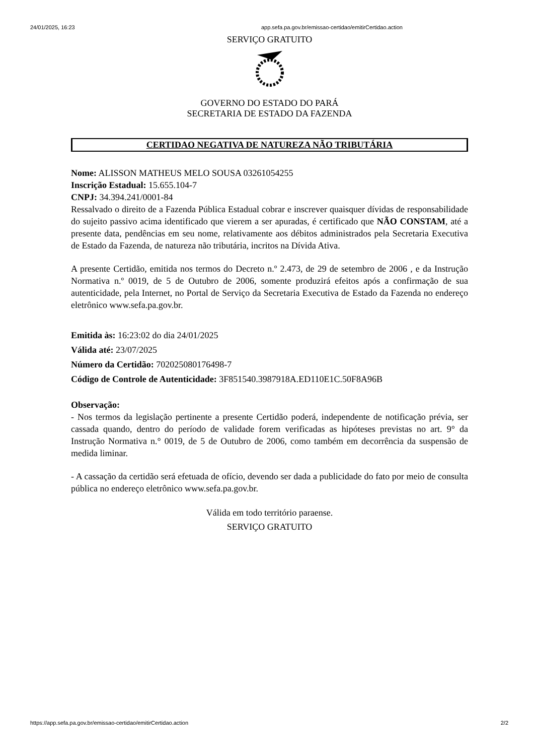24/01/2025, 16:23 app.sefa.pa.gov.br/emissao-certidao/emitirCertidao.action
SERVIÇO GRATUITO
GOVERNO DO ESTADO DO PARÁ
SECRETARIA DE ESTADO DA FAZENDA
CERTIDAO NEGATIVA DE NATUREZA NÃO TRIBUTÁRIA
Nome: ALISSON MATHEUS MELO SOUSA 03261054255
Inscrição Estadual: 15.655.104-7
CNPJ: 34.394.241/0001-84
Ressalvado o direito de a Fazenda Pública Estadual cobrar e inscrever quaisquer dívidas de responsabilidade do sujeito passivo acima identificado que vierem a ser apuradas, é certificado que NÃO CONSTAM, até a presente data, pendências em seu nome, relativamente aos débitos administrados pela Secretaria Executiva de Estado da Fazenda, de natureza não tributária, incritos na Dívida Ativa.
A presente Certidão, emitida nos termos do Decreto n.º 2.473, de 29 de setembro de 2006 , e da Instrução Normativa n.º 0019, de 5 de Outubro de 2006, somente produzirá efeitos após a confirmação de sua autenticidade, pela Internet, no Portal de Serviço da Secretaria Executiva de Estado da Fazenda no endereço eletrônico www.sefa.pa.gov.br.
Emitida às: 16:23:02 do dia 24/01/2025
Válida até: 23/07/2025
Número da Certidão: 702025080176498-7
Código de Controle de Autenticidade: 3F851540.3987918A.ED110E1C.50F8A96B
Observação:
- Nos termos da legislação pertinente a presente Certidão poderá, independente de notificação prévia, ser cassada quando, dentro do período de validade forem verificadas as hipóteses previstas no art. 9° da Instrução Normativa n.° 0019, de 5 de Outubro de 2006, como também em decorrência da suspensão de medida liminar.
- A cassação da certidão será efetuada de ofício, devendo ser dada a publicidade do fato por meio de consulta pública no endereço eletrônico www.sefa.pa.gov.br.
Válida em todo território paraense.
SERVIÇO GRATUITO
https://app.sefa.pa.gov.br/emissao-certidao/emitirCertidao.action 2/2